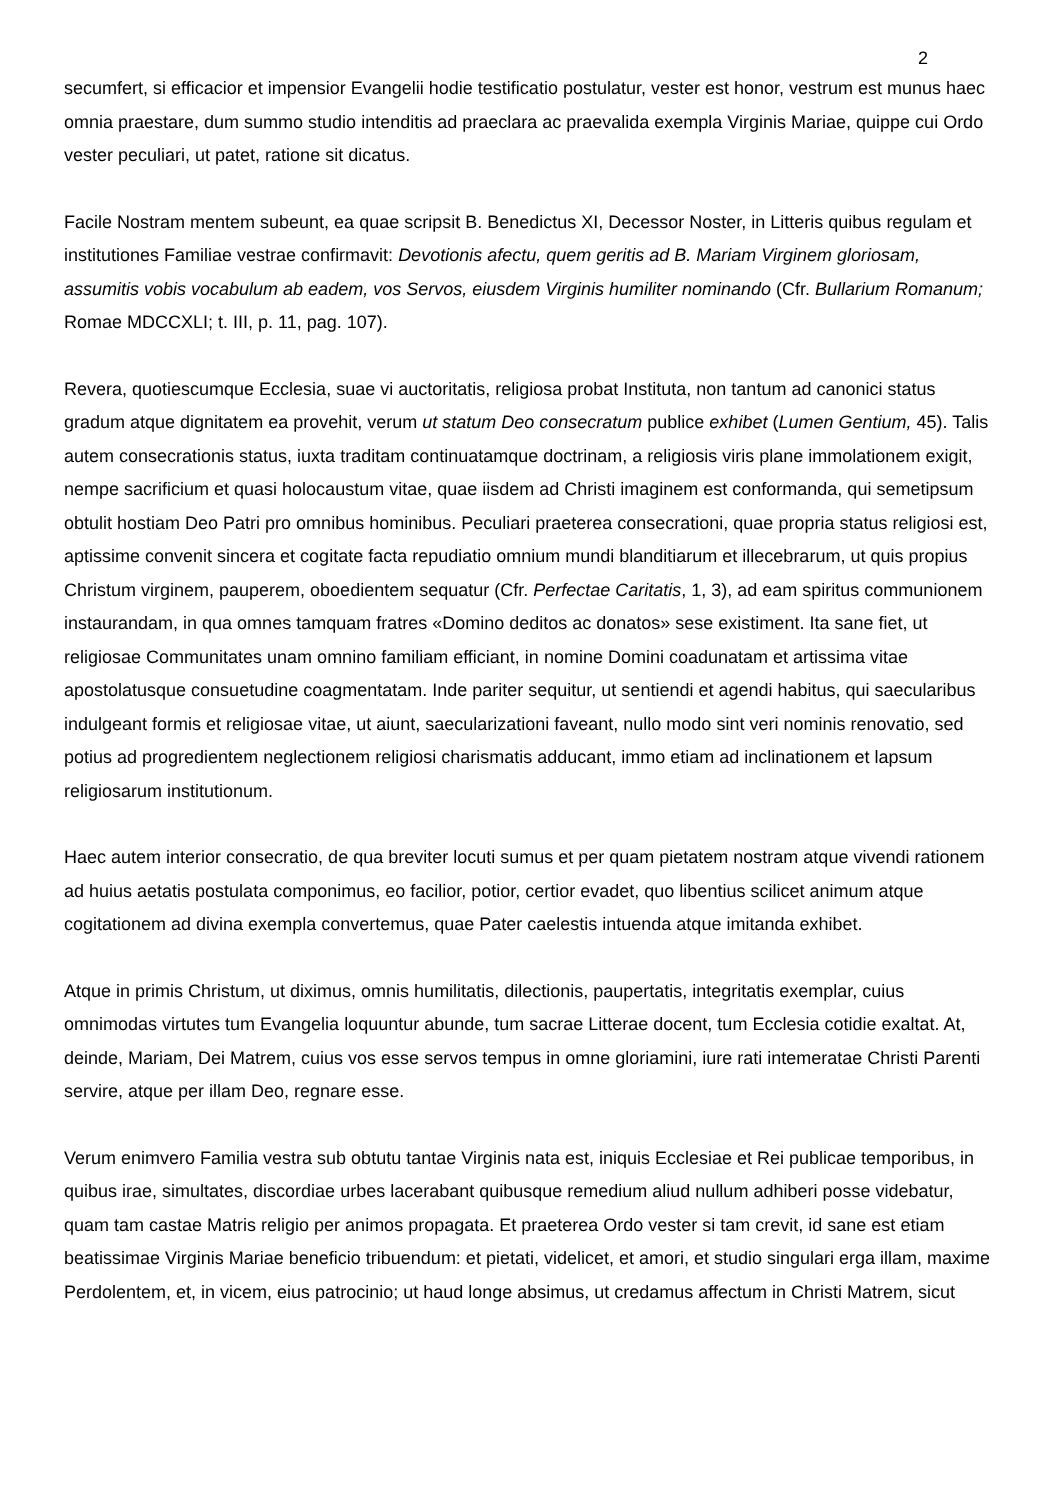2
secumfert, si efficacior et impensior Evangelii hodie testificatio postulatur, vester est honor, vestrum est munus haec omnia praestare, dum summo studio intenditis ad praeclara ac praevalida exempla Virginis Mariae, quippe cui Ordo vester peculiari, ut patet, ratione sit dicatus.
Facile Nostram mentem subeunt, ea quae scripsit B. Benedictus XI, Decessor Noster, in Litteris quibus regulam et institutiones Familiae vestrae confirmavit: Devotionis afectu, quem geritis ad B. Mariam Virginem gloriosam, assumitis vobis vocabulum ab eadem, vos Servos, eiusdem Virginis humiliter nominando (Cfr. Bullarium Romanum; Romae MDCCXLI; t. III, p. 11, pag. 107).
Revera, quotiescumque Ecclesia, suae vi auctoritatis, religiosa probat Instituta, non tantum ad canonici status gradum atque dignitatem ea provehit, verum ut statum Deo consecratum publice exhibet (Lumen Gentium, 45). Talis autem consecrationis status, iuxta traditam continuatamque doctrinam, a religiosis viris plane immolationem exigit, nempe sacrificium et quasi holocaustum vitae, quae iisdem ad Christi imaginem est conformanda, qui semetipsum obtulit hostiam Deo Patri pro omnibus hominibus. Peculiari praeterea consecrationi, quae propria status religiosi est, aptissime convenit sincera et cogitate facta repudiatio omnium mundi blanditiarum et illecebrarum, ut quis propius Christum virginem, pauperem, oboedientem sequatur (Cfr. Perfectae Caritatis, 1, 3), ad eam spiritus communionem instaurandam, in qua omnes tamquam fratres «Domino deditos ac donatos» sese existiment. Ita sane fiet, ut religiosae Communitates unam omnino familiam efficiant, in nomine Domini coadunatam et artissima vitae apostolatusque consuetudine coagmentatam. Inde pariter sequitur, ut sentiendi et agendi habitus, qui saecularibus indulgeant formis et religiosae vitae, ut aiunt, saecularizationi faveant, nullo modo sint veri nominis renovatio, sed potius ad progredientem neglectionem religiosi charismatis adducant, immo etiam ad inclinationem et lapsum religiosarum institutionum.
Haec autem interior consecratio, de qua breviter locuti sumus et per quam pietatem nostram atque vivendi rationem ad huius aetatis postulata componimus, eo facilior, potior, certior evadet, quo libentius scilicet animum atque cogitationem ad divina exempla convertemus, quae Pater caelestis intuenda atque imitanda exhibet.
Atque in primis Christum, ut diximus, omnis humilitatis, dilectionis, paupertatis, integritatis exemplar, cuius omnimodas virtutes tum Evangelia loquuntur abunde, tum sacrae Litterae docent, tum Ecclesia cotidie exaltat. At, deinde, Mariam, Dei Matrem, cuius vos esse servos tempus in omne gloriamini, iure rati intemeratae Christi Parenti servire, atque per illam Deo, regnare esse.
Verum enimvero Familia vestra sub obtutu tantae Virginis nata est, iniquis Ecclesiae et Rei publicae temporibus, in quibus irae, simultates, discordiae urbes lacerabant quibusque remedium aliud nullum adhiberi posse videbatur, quam tam castae Matris religio per animos propagata. Et praeterea Ordo vester si tam crevit, id sane est etiam beatissimae Virginis Mariae beneficio tribuendum: et pietati, videlicet, et amori, et studio singulari erga illam, maxime Perdolentem, et, in vicem, eius patrocinio; ut haud longe absimus, ut credamus affectum in Christi Matrem, sicut